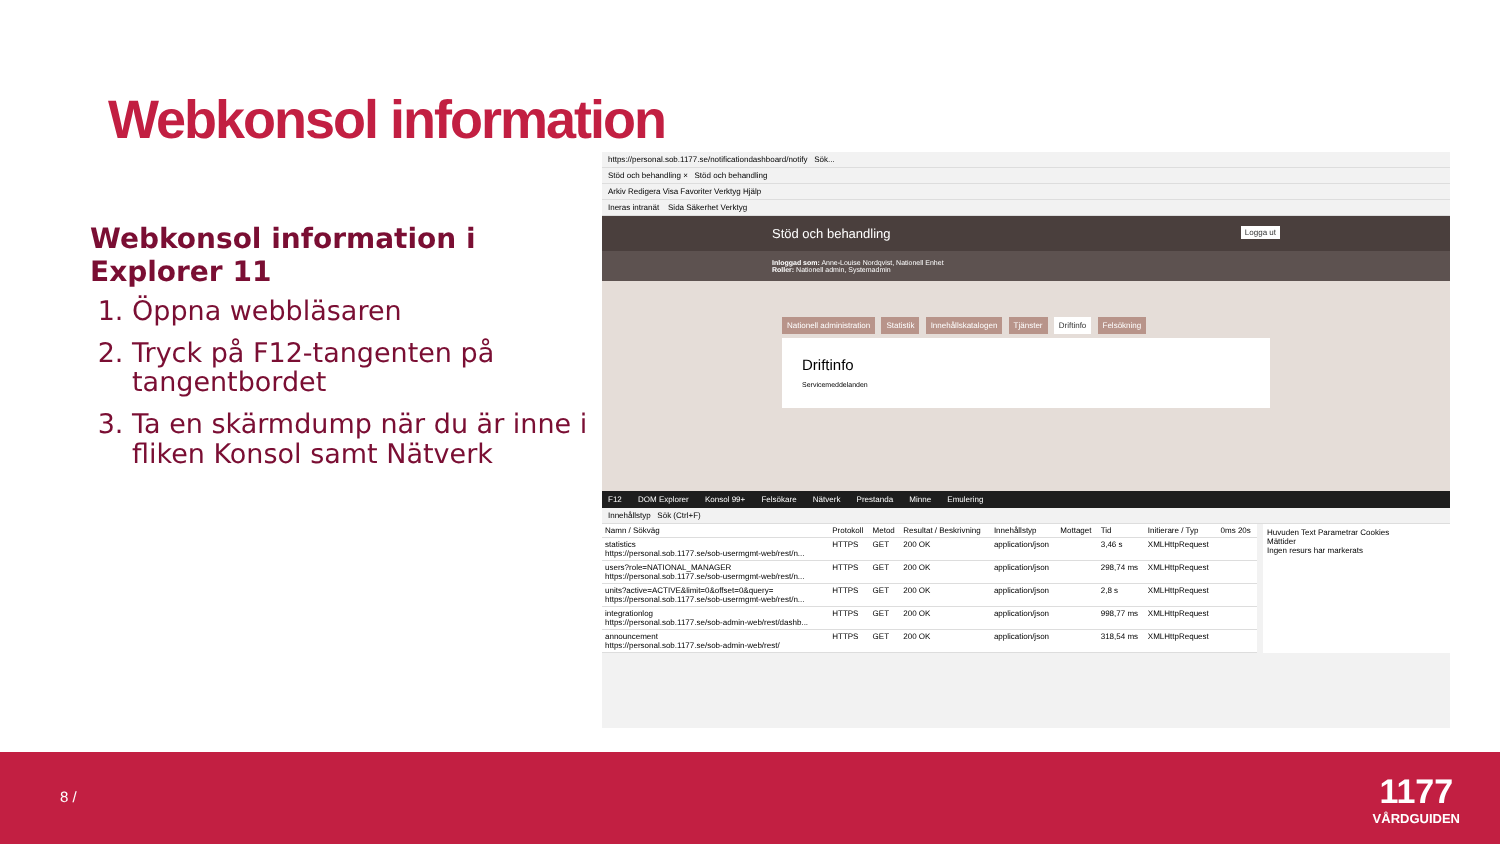Webkonsol information
Webkonsol information i Explorer 11
1. Öppna webbläsaren
2. Tryck på F12-tangenten på tangentbordet
3. Ta en skärmdump när du är inne i fliken Konsol samt Nätverk
https://personal.sob.1177.se/notificationdashboard/notify Sök...
Stöd och behandling × Stöd och behandling
Arkiv Redigera Visa Favoriter Verktyg Hjälp
Ineras intranät Sida Säkerhet Verktyg
Stöd och behandling Logga ut
Inloggad som: Anne-Louise Nordqvist, Nationell Enhet
Roller: Nationell admin, Systemadmin
Nationell administration Statistik Innehållskatalogen Tjänster Driftinfo Felsökning
Driftinfo
Servicemeddelanden
F12 DOM Explorer Konsol 99+ Felsökare Nätverk Prestanda Minne Emulering
Innehållstyp Sök (Ctrl+F)
| Namn / Sökväg | Protokoll | Metod | Resultat / Beskrivning | Innehållstyp | Mottaget | Tid | Initierare / Typ | 0ms 20s |
| --- | --- | --- | --- | --- | --- | --- | --- | --- |
| statistics https://personal.sob.1177.se/sob-usermgmt-web/rest/n... | HTTPS | GET | 200 OK | application/json | | 3,46 s | XMLHttpRequest | |
| users?role=NATIONAL_MANAGER https://personal.sob.1177.se/sob-usermgmt-web/rest/n... | HTTPS | GET | 200 OK | application/json | | 298,74 ms | XMLHttpRequest | |
| units?active=ACTIVE&limit=0&offset=0&query= https://personal.sob.1177.se/sob-usermgmt-web/rest/n... | HTTPS | GET | 200 OK | application/json | | 2,8 s | XMLHttpRequest | |
| integrationlog https://personal.sob.1177.se/sob-admin-web/rest/dashb... | HTTPS | GET | 200 OK | application/json | | 998,77 ms | XMLHttpRequest | |
| announcement https://personal.sob.1177.se/sob-admin-web/rest/ | HTTPS | GET | 200 OK | application/json | | 318,54 ms | XMLHttpRequest | |
Huvuden Text Parametrar Cookies
Mättider
Ingen resurs har markerats
8 /
1177
VÅRDGUIDEN